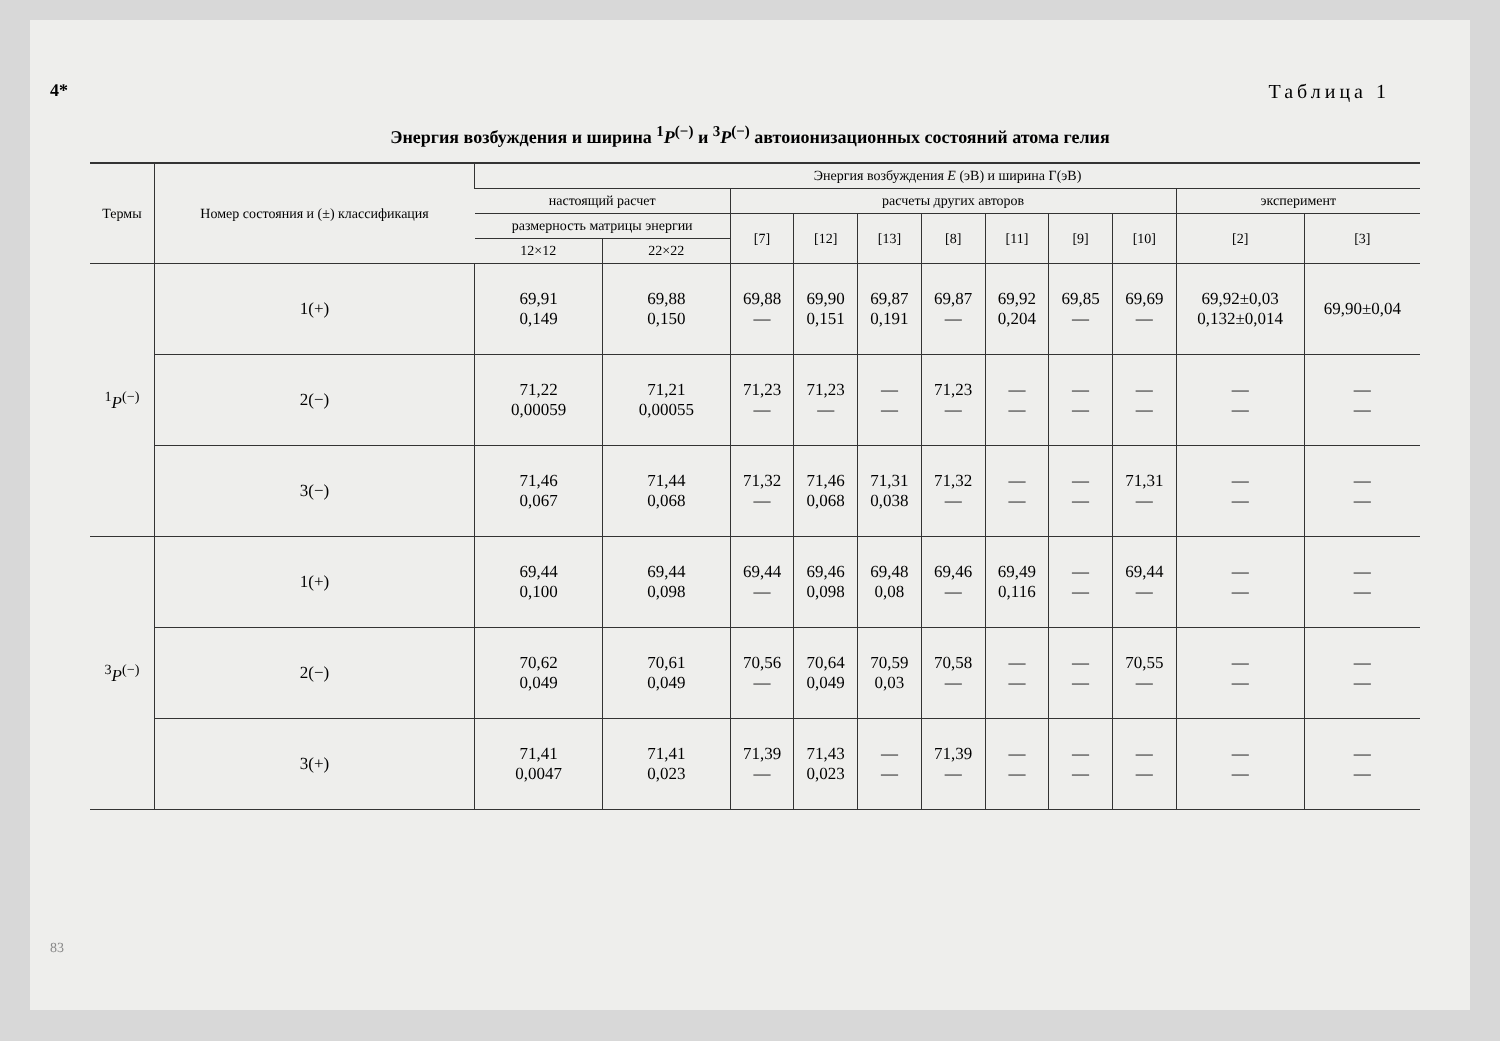4*
83
Таблица 1
Энергия возбуждения и ширина <sup>1</sup>P<sup>(−)</sup> и <sup>3</sup>P<sup>(−)</sup> автоионизационных состояний атома гелия
| Термы | Номер состояния и (±) классификация | Энергия возбуждения E (эВ) и ширина Γ(эВ) | | | | | | | | | | |
| --- | --- | --- | --- | --- | --- | --- | --- | --- | --- | --- | --- | --- |
| | | настоящий расчет | | расчеты других авторов | | | | | | | эксперимент | |
| | | размерность матрицы энергии | | [7] | [12] | [13] | [8] | [11] | [9] | [10] | [2] | [3] |
| | | 12×12 | 22×22 | | | | | | | | | |
| <sup>1</sup> P<sup>(−)</sup> | 1(+) | 69,91 0,149 | 69,88 0,150 | 69,88 — | 69,90 0,151 | 69,87 0,191 | 69,87 — | 69,92 0,204 | 69,85 — | 69,69 — | 69,92±0,03 0,132±0,014 | 69,90±0,04 |
| | 2(−) | 71,22 0,00059 | 71,21 0,00055 | 71,23 — | 71,23 — | — — | 71,23 — | — — | — — | — — | — — | — — |
| | 3(−) | 71,46 0,067 | 71,44 0,068 | 71,32 — | 71,46 0,068 | 71,31 0,038 | 71,32 — | — — | — — | 71,31 — | — — | — — |
| <sup>3</sup> P<sup>(−)</sup> | 1(+) | 69,44 0,100 | 69,44 0,098 | 69,44 — | 69,46 0,098 | 69,48 0,08 | 69,46 — | 69,49 0,116 | — — | 69,44 — | — — | — — |
| | 2(−) | 70,62 0,049 | 70,61 0,049 | 70,56 — | 70,64 0,049 | 70,59 0,03 | 70,58 — | — — | — — | 70,55 — | — — | — — |
| | 3(+) | 71,41 0,0047 | 71,41 0,023 | 71,39 — | 71,43 0,023 | — — | 71,39 — | — — | — — | — — | — — | — — |